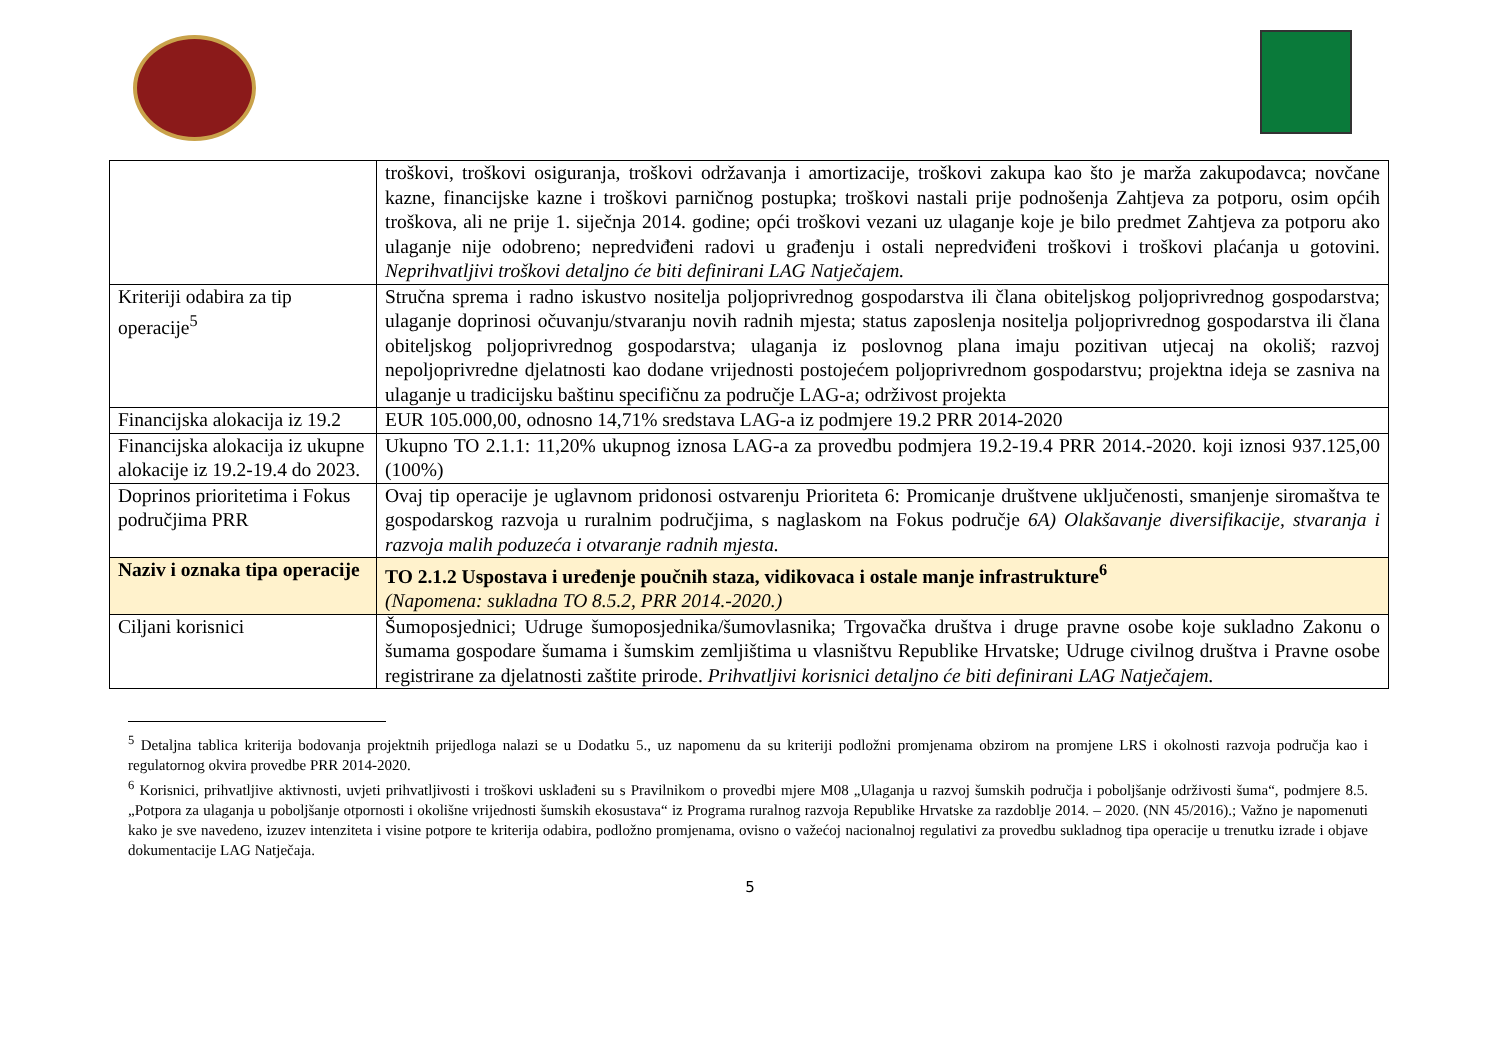| | troškovi, troškovi osiguranja, troškovi održavanja i amortizacije, troškovi zakupa kao što je marža zakupodavca; novčane kazne, financijske kazne i troškovi parničnog postupka; troškovi nastali prije podnošenja Zahtjeva za potporu, osim općih troškova, ali ne prije 1. siječnja 2014. godine; opći troškovi vezani uz ulaganje koje je bilo predmet Zahtjeva za potporu ako ulaganje nije odobreno; nepredviđeni radovi u građenju i ostali nepredviđeni troškovi i troškovi plaćanja u gotovini. Neprihvatljivi troškovi detaljno će biti definirani LAG Natječajem. |
| Kriteriji odabira za tip operacije<sup>5</sup> | Stručna sprema i radno iskustvo nositelja poljoprivrednog gospodarstva ili člana obiteljskog poljoprivrednog gospodarstva; ulaganje doprinosi očuvanju/stvaranju novih radnih mjesta; status zaposlenja nositelja poljoprivrednog gospodarstva ili člana obiteljskog poljoprivrednog gospodarstva; ulaganja iz poslovnog plana imaju pozitivan utjecaj na okoliš; razvoj nepoljoprivredne djelatnosti kao dodane vrijednosti postojećem poljoprivrednom gospodarstvu; projektna ideja se zasniva na ulaganje u tradicijsku baštinu specifičnu za područje LAG-a; održivost projekta |
| Financijska alokacija iz 19.2 | EUR 105.000,00, odnosno 14,71% sredstava LAG-a iz podmjere 19.2 PRR 2014-2020 |
| Financijska alokacija iz ukupne alokacije iz 19.2-19.4 do 2023. | Ukupno TO 2.1.1: 11,20% ukupnog iznosa LAG-a za provedbu podmjera 19.2-19.4 PRR 2014.-2020. koji iznosi 937.125,00 (100%) |
| Doprinos prioritetima i Fokus područjima PRR | Ovaj tip operacije je uglavnom pridonosi ostvarenju Prioriteta 6: Promicanje društvene uključenosti, smanjenje siromaštva te gospodarskog razvoja u ruralnim područjima, s naglaskom na Fokus područje 6A) Olakšavanje diversifikacije, stvaranja i razvoja malih poduzeća i otvaranje radnih mjesta. |
| Naziv i oznaka tipa operacije | TO 2.1.2 Uspostava i uređenje poučnih staza, vidikovaca i ostale manje infrastrukture<sup>6</sup> (Napomena: sukladna TO 8.5.2, PRR 2014.-2020.) |
| Ciljani korisnici | Šumoposjednici; Udruge šumoposjednika/šumovlasnika; Trgovačka društva i druge pravne osobe koje sukladno Zakonu o šumama gospodare šumama i šumskim zemljištima u vlasništvu Republike Hrvatske; Udruge civilnog društva i Pravne osobe registrirane za djelatnosti zaštite prirode. Prihvatljivi korisnici detaljno će biti definirani LAG Natječajem. |
<sup>5</sup> Detaljna tablica kriterija bodovanja projektnih prijedloga nalazi se u Dodatku 5., uz napomenu da su kriteriji podložni promjenama obzirom na promjene LRS i okolnosti razvoja područja kao i regulatornog okvira provedbe PRR 2014-2020.
<sup>6</sup> Korisnici, prihvatljive aktivnosti, uvjeti prihvatljivosti i troškovi usklađeni su s Pravilnikom o provedbi mjere M08 „Ulaganja u razvoj šumskih područja i poboljšanje održivosti šuma“, podmjere 8.5. „Potpora za ulaganja u poboljšanje otpornosti i okolišne vrijednosti šumskih ekosustava“ iz Programa ruralnog razvoja Republike Hrvatske za razdoblje 2014. – 2020. (NN 45/2016).; Važno je napomenuti kako je sve navedeno, izuzev intenziteta i visine potpore te kriterija odabira, podložno promjenama, ovisno o važećoj nacionalnoj regulativi za provedbu sukladnog tipa operacije u trenutku izrade i objave dokumentacije LAG Natječaja.
5